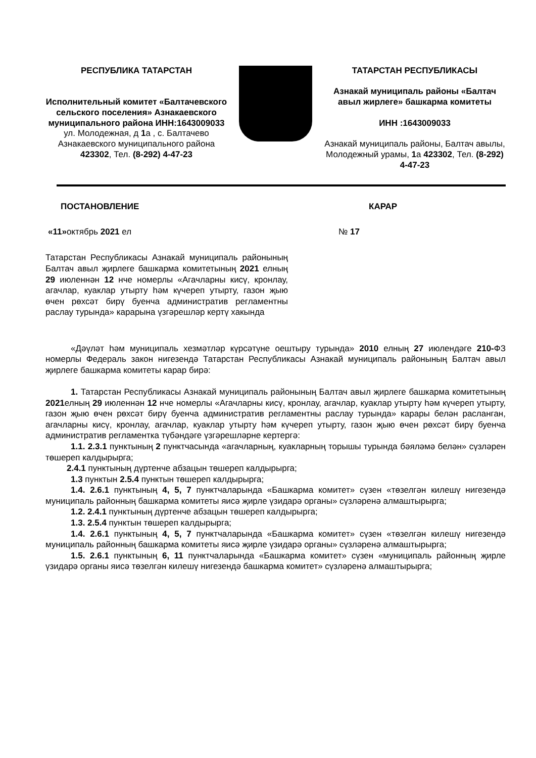РЕСПУБЛИКА ТАТАРСТАН
Исполнительный комитет «Балтачевского сельского поселения» Азнакаевского муниципального района ИНН:1643009033
ул. Молодежная, д 1а , с. Балтачево Азнакаевского муниципального района 423302, Тел. (8-292) 4-47-23
ТАТАРСТАН РЕСПУБЛИКАСЫ
Азнакай муниципаль районы «Балтач авыл жирлеге» башкарма комитеты
ИНН :1643009033
Азнакай муниципаль районы, Балтач авылы, Молодежный урамы, 1а 423302, Тел. (8-292) 4-47-23
ПОСТАНОВЛЕНИЕ КАРАР
«11»октябрь 2021 ел № 17
Татарстан Республикасы Азнакай муниципаль районының Балтач авыл җирлеге башкарма комитетының 2021 елның 29 июленнән 12 нче номерлы «Агачларны кисү, кронлау, агачлар, куаклар утырту һәм күчереп утырту, газон җыю өчен рөхсәт бирү буенча административ регламентны раслау турында» карарына үзгәрешләр кертү хакында
«Дәүләт һәм муниципаль хезмәтләр күрсәтүне оештыру турында» 2010 елның 27 июлендәге 210-ФЗ номерлы Федераль закон нигезендә Татарстан Республикасы Азнакай муниципаль районының Балтач авыл җирлеге башкарма комитеты карар бирә:
1. Татарстан Республикасы Азнакай муниципаль районының Балтач авыл җирлеге башкарма комитетының 2021елның 29 июленнән 12 нче номерлы «Агачларны кисү, кронлау, агачлар, куаклар утырту һәм күчереп утырту, газон җыю өчен рөхсәт бирү буенча административ регламентны раслау турында» карары белән расланган, агачларны кисү, кронлау, агачлар, куаклар утырту һәм күчереп утырту, газон җыю өчен рөхсәт бирү буенча административ регламентка түбәндәге үзгәрешләрне кертергә:
1.1. 2.3.1 пунктының 2 пунктчасында «агачларның, куакларның торышы турында бәяләмә белән» сүзләрен төшереп калдырырга;
2.4.1 пунктының дүртенче абзацын төшереп калдырырга;
1.3 пунктын 2.5.4 пунктын төшереп калдырырга;
1.4. 2.6.1 пунктының 4, 5, 7 пунктчаларында «Башкарма комитет» сүзен «төзелгән килешү нигезендә муниципаль районның башкарма комитеты яисә җирле үзидарә органы» сүзләренә алмаштырырга;
1.2. 2.4.1 пунктының дүртенче абзацын төшереп калдырырга;
1.3. 2.5.4 пунктын төшереп калдырырга;
1.4. 2.6.1 пунктының 4, 5, 7 пунктчаларында «Башкарма комитет» сүзен «төзелгән килешү нигезендә муниципаль районның башкарма комитеты яисә җирле үзидарә органы» сүзләренә алмаштырырга;
1.5. 2.6.1 пунктының 6, 11 пунктчаларында «Башкарма комитет» сүзен «муниципаль районның җирле үзидарә органы яисә төзелгән килешү нигезендә башкарма комитет» сүзләренә алмаштырырга;